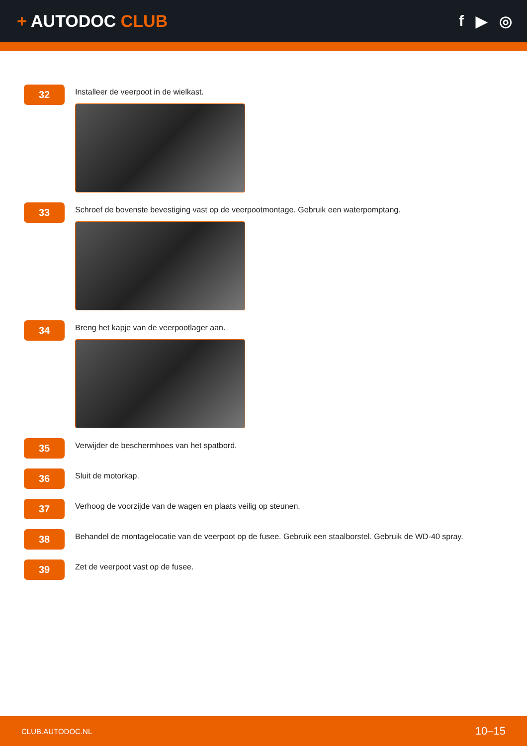+ AUTODOC CLUB f ▶ ◎
32
Installeer de veerpoot in de wielkast.
33
Schroef de bovenste bevestiging vast op de veerpootmontage. Gebruik een waterpomptang.
34
Breng het kapje van de veerpootlager aan.
35
Verwijder de beschermhoes van het spatbord.
36
Sluit de motorkap.
37
Verhoog de voorzijde van de wagen en plaats veilig op steunen.
38
Behandel de montagelocatie van de veerpoot op de fusee. Gebruik een staalborstel. Gebruik de WD-40 spray.
39
Zet de veerpoot vast op de fusee.
CLUB.AUTODOC.NL 10–15